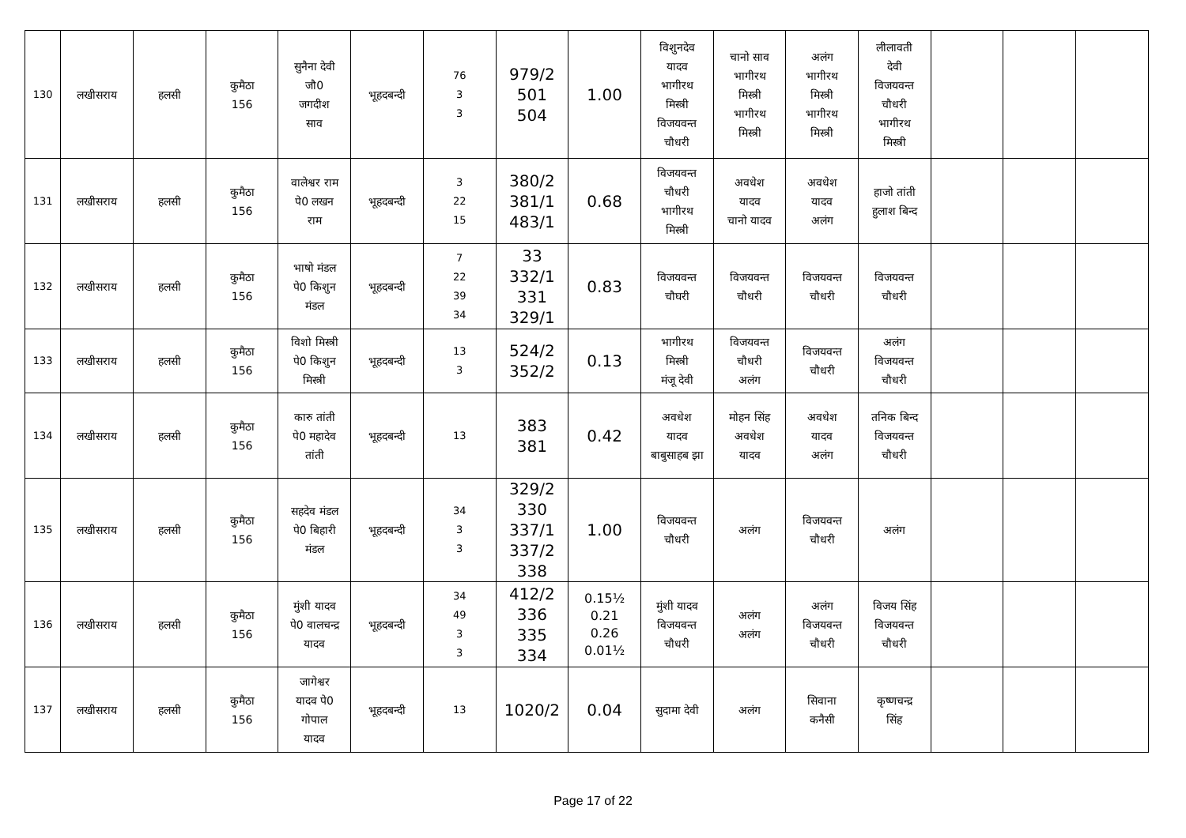| 130 | लखीसराय | हलसी | कुमैठा 156 | सुनैना देवी जौ0 जगदीश साव | भूहदबन्दी | 76 3 3 | 979/2 501 504 | 1.00 | विशुनदेव यादव भागीरथ मिस्त्री विजयवन्त चौधरी | चानो साव भागीरथ मिस्त्री भागीरथ मिस्त्री | अलंग भागीरथ मिस्त्री भागीरथ मिस्त्री | लीलावती देवी विजयवन्त चौधरी भागीरथ मिस्त्री | | | |
| 131 | लखीसराय | हलसी | कुमैठा 156 | वालेश्वर राम पे0 लखन राम | भूहदबन्दी | 3 22 15 | 380/2 381/1 483/1 | 0.68 | विजयवन्त चौधरी भागीरथ मिस्त्री | अवधेश यादव चानो यादव | अवधेश यादव अलंग | हाजो तांती हुलाश बिन्द | | | |
| 132 | लखीसराय | हलसी | कुमैठा 156 | भाषो मंडल पे0 किशुन मंडल | भूहदबन्दी | 7 22 39 34 | 33 332/1 331 329/1 | 0.83 | विजयवन्त चौघरी | विजयवन्त चौधरी | विजयवन्त चौधरी | विजयवन्त चौधरी | | | |
| 133 | लखीसराय | हलसी | कुमैठा 156 | विशो मिस्त्री पे0 किशुन मिस्त्री | भूहदबन्दी | 13 3 | 524/2 352/2 | 0.13 | भागीरथ मिस्त्री मंजू देवी | विजयवन्त चौधरी अलंग | विजयवन्त चौधरी | अलंग विजयवन्त चौधरी | | | |
| 134 | लखीसराय | हलसी | कुमैठा 156 | कारु तांती पे0 महादेव तांती | भूहदबन्दी | 13 | 383 381 | 0.42 | अवधेश यादव बाबुसाहब झा | मोहन सिंह अवधेश यादव | अवधेश यादव अलंग | तनिक बिन्द विजयवन्त चौधरी | | | |
| 135 | लखीसराय | हलसी | कुमैठा 156 | सहदेव मंडल पे0 बिहारी मंडल | भूहदबन्दी | 34 3 3 | 329/2 330 337/1 337/2 338 | 1.00 | विजयवन्त चौधरी | अलंग | विजयवन्त चौधरी | अलंग | | | |
| 136 | लखीसराय | हलसी | कुमैठा 156 | मुंशी यादव पे0 वालचन्द्र यादव | भूहदबन्दी | 34 49 3 3 | 412/2 336 335 334 | 0.15½ 0.21 0.26 0.01½ | मुंशी यादव विजयवन्त चौधरी | अलंग अलंग | अलंग विजयवन्त चौधरी | विजय सिंह विजयवन्त चौधरी | | | |
| 137 | लखीसराय | हलसी | कुमैठा 156 | जागेश्वर यादव पे0 गोपाल यादव | भूहदबन्दी | 13 | 1020/2 | 0.04 | सुदामा देवी | अलंग | सिवाना कनैसी | कृष्णचन्द्र सिंह | | | |
Page 17 of 22